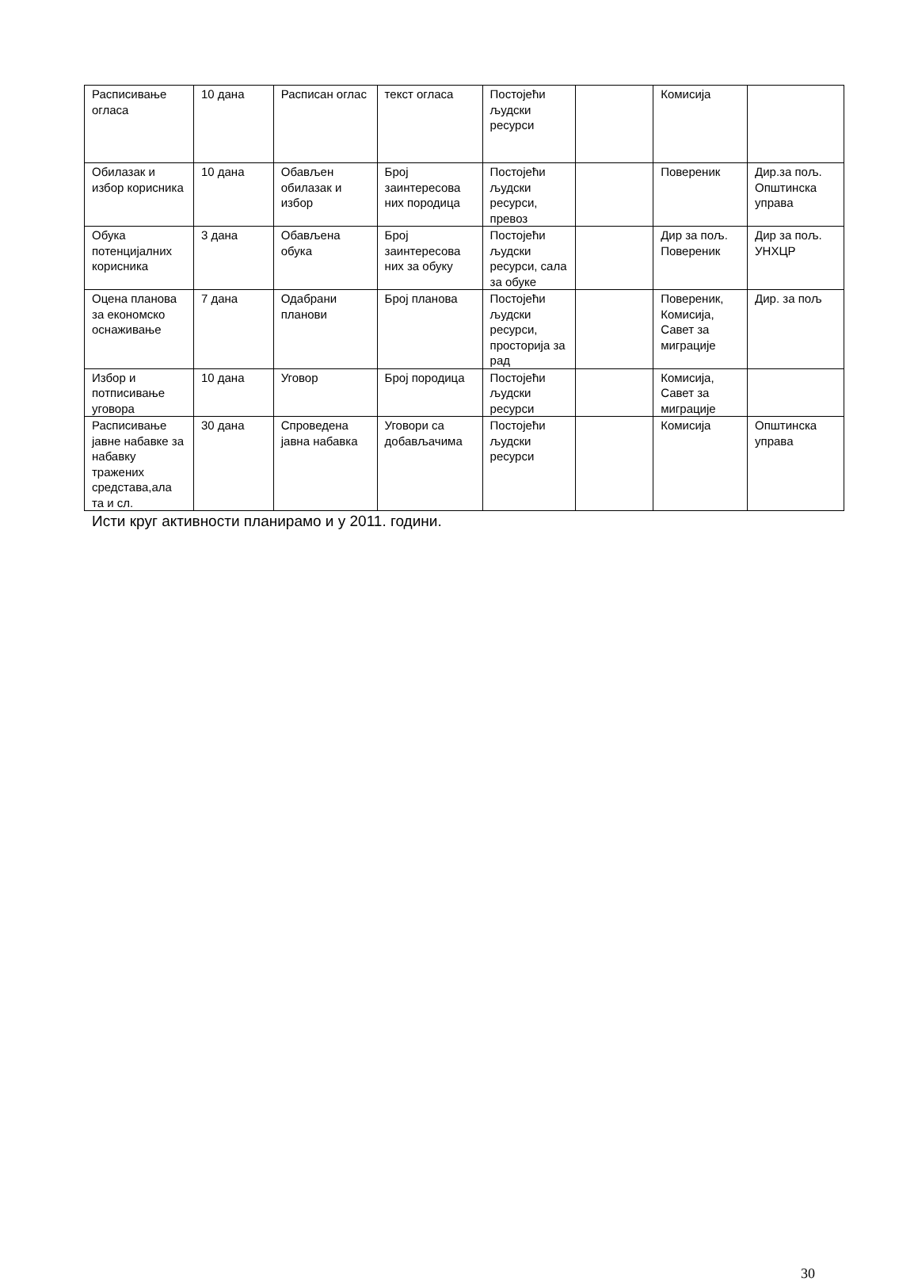| Расписивање огласа | 10 дана | Расписан оглас | текст огласа | Постојећи људски ресурси | | Комисија | |
| Обилазак и избор корисника | 10 дана | Обављен обилазак и избор | Број заинтересова них породица | Постојећи људски ресурси, превоз | | Повереник | Дир.за пољ. Општинска управа |
| Обука потенцијалних корисника | 3 дана | Обављена обука | Број заинтересова них за обуку | Постојећи људски ресурси, сала за обуке | | Дир за пољ. Повереник | Дир за пољ. УНХЦР |
| Оцена планова за економско оснаживање | 7 дана | Одабрани планови | Број планова | Постојећи људски ресурси, просторија за рад | | Повереник, Комисија, Савет за миграције | Дир. за пољ |
| Избор и потписивање уговора | 10 дана | Уговор | Број породица | Постојећи људски ресурси | | Комисија, Савет за миграције | |
| Расписивање јавне набавке за набавку тражених средстава,ала та и сл. | 30 дана | Спроведена јавна набавка | Уговори са добављачима | Постојећи људски ресурси | | Комисија | Општинска управа |
Исти круг активности планирамо и у 2011. години.
30